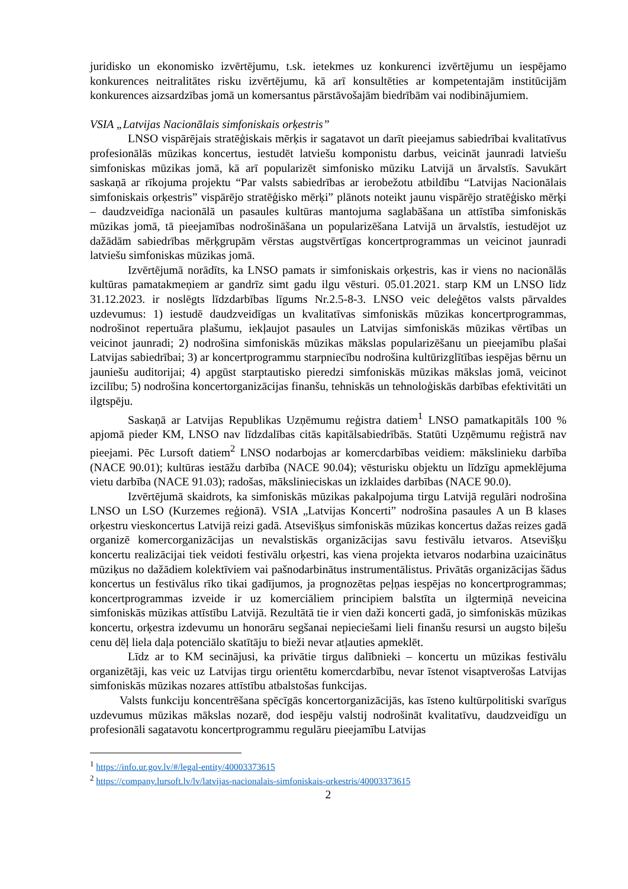juridisko un ekonomisko izvērtējumu, t.sk. ietekmes uz konkurenci izvērtējumu un iespējamo konkurences neitralitātes risku izvērtējumu, kā arī konsultēties ar kompetentajām institūcijām konkurences aizsardzības jomā un komersantus pārstāvošajām biedrībām vai nodibinājumiem.
VSIA „Latvijas Nacionālais simfoniskais orķestris”
LNSO vispārējais stratēģiskais mērķis ir sagatavot un darīt pieejamus sabiedrībai kvalitatīvus profesionālās mūzikas koncertus, iestudēt latviešu komponistu darbus, veicināt jaunradi latviešu simfoniskas mūzikas jomā, kā arī popularizēt simfonisko mūziku Latvijā un ārvalstīs. Savukārt saskaņā ar rīkojuma projektu “Par valsts sabiedrības ar ierobežotu atbildību “Latvijas Nacionālais simfoniskais orķestris” vispārējo stratēģisko mērķi” plānots noteikt jaunu vispārējo stratēģisko mērķi – daudzveidīga nacionālā un pasaules kultūras mantojuma saglabāšana un attīstība simfoniskās mūzikas jomā, tā pieejamības nodrošināšana un popularizēšana Latvijā un ārvalstīs, iestudējot uz dažādām sabiedrības mērķgrupām vērstas augstvērtīgas koncertprogrammas un veicinot jaunradi latviešu simfoniskas mūzikas jomā.
Izvērtējumā norādīts, ka LNSO pamats ir simfoniskais orķestris, kas ir viens no nacionālās kultūras pamatakmeņiem ar gandrīz simt gadu ilgu vēsturi. 05.01.2021. starp KM un LNSO līdz 31.12.2023. ir noslēgts līdzdarbības līgums Nr.2.5-8-3. LNSO veic deleģētos valsts pārvaldes uzdevumus: 1) iestudē daudzveidīgas un kvalitatīvas simfoniskās mūzikas koncertprogrammas, nodrošinot repertuāra plašumu, iekļaujot pasaules un Latvijas simfoniskās mūzikas vērtības un veicinot jaunradi; 2) nodrošina simfoniskās mūzikas mākslas popularizēšanu un pieejamību plašai Latvijas sabiedrībai; 3) ar koncertprogrammu starpniecību nodrošina kultūrizglītības iespējas bērnu un jauniešu auditorijai; 4) apgūst starptautisko pieredzi simfoniskās mūzikas mākslas jomā, veicinot izcilību; 5) nodrošina koncertorganizācijas finanšu, tehniskās un tehnoloģiskās darbības efektivitāti un ilgtspēju.
Saskaņā ar Latvijas Republikas Uzņēmumu reģistra datiem<sup>1</sup> LNSO pamatkapitāls 100 % apjomā pieder KM, LNSO nav līdzdalības citās kapitālsabiedrībās. Statūti Uzņēmumu reģistrā nav pieejami. Pēc Lursoft datiem<sup>2</sup> LNSO nodarbojas ar komercdarbības veidiem: mākslinieku darbība (NACE 90.01); kultūras iestāžu darbība (NACE 90.04); vēsturisku objektu un līdzīgu apmeklējuma vietu darbība (NACE 91.03); radošas, mākslinieciskas un izklaides darbības (NACE 90.0).
Izvērtējumā skaidrots, ka simfoniskās mūzikas pakalpojuma tirgu Latvijā regulāri nodrošina LNSO un LSO (Kurzemes reģionā). VSIA „Latvijas Koncerti” nodrošina pasaules A un B klases orķestru vieskoncertus Latvijā reizi gadā. Atsevišķus simfoniskās mūzikas koncertus dažas reizes gadā organizē komercorganizācijas un nevalstiskās organizācijas savu festivālu ietvaros. Atsevišķu koncertu realizācijai tiek veidoti festivālu orķestri, kas viena projekta ietvaros nodarbina uzaicinātus mūziķus no dažādiem kolektīviem vai pašnodarbinātus instrumentālistus. Privātās organizācijas šādus koncertus un festivālus rīko tikai gadījumos, ja prognozētas peļņas iespējas no koncertprogrammas; koncertprogrammas izveide ir uz komerciāliem principiem balstīta un ilgtermiņā neveicina simfoniskās mūzikas attīstību Latvijā. Rezultātā tie ir vien daži koncerti gadā, jo simfoniskās mūzikas koncertu, orķestra izdevumu un honorāru segšanai nepieciešami lieli finanšu resursi un augsto biļešu cenu dēļ liela daļa potenciālo skatītāju to bieži nevar atļauties apmeklēt.
Līdz ar to KM secinājusi, ka privātie tirgus dalībnieki – koncertu un mūzikas festivālu organizētāji, kas veic uz Latvijas tirgu orientētu komercdarbību, nevar īstenot visaptverošas Latvijas simfoniskās mūzikas nozares attīstību atbalstošas funkcijas.
Valsts funkciju koncentrēšana spēcīgās koncertorganizācijās, kas īsteno kultūrpolitiski svarīgus uzdevumus mūzikas mākslas nozarē, dod iespēju valstij nodrošināt kvalitatīvu, daudzveidīgu un profesionāli sagatavotu koncertprogrammu regulāru pieejamību Latvijas
<sup>1</sup> https://info.ur.gov.lv/#/legal-entity/40003373615
<sup>2</sup> https://company.lursoft.lv/lv/latvijas-nacionalais-simfoniskais-orkestris/40003373615
2